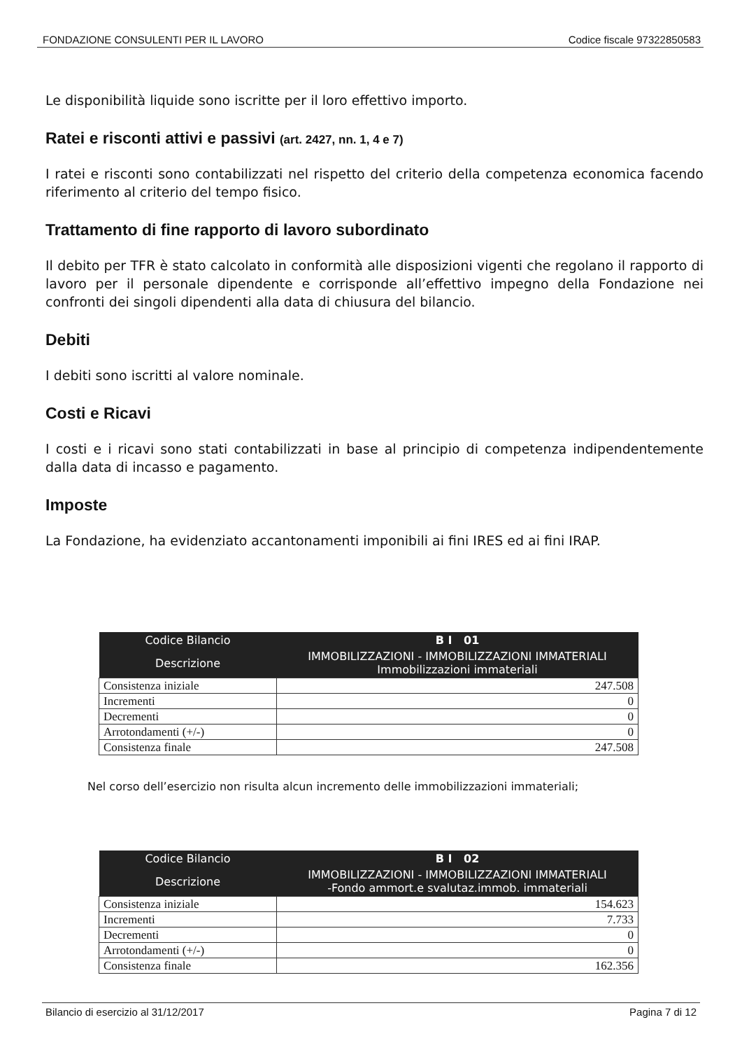FONDAZIONE CONSULENTI PER IL LAVORO Codice fiscale 97322850583
Le disponibilità liquide sono iscritte per il loro effettivo importo.
Ratei e risconti attivi e passivi (art. 2427, nn. 1, 4 e 7)
I ratei e risconti sono contabilizzati nel rispetto del criterio della competenza economica facendo riferimento al criterio del tempo fisico.
Trattamento di fine rapporto di lavoro subordinato
Il debito per TFR è stato calcolato in conformità alle disposizioni vigenti che regolano il rapporto di lavoro per il personale dipendente e corrisponde all’effettivo impegno della Fondazione nei confronti dei singoli dipendenti alla data di chiusura del bilancio.
Debiti
I debiti sono iscritti al valore nominale.
Costi e Ricavi
I costi e i ricavi sono stati contabilizzati in base al principio di competenza indipendentemente dalla data di incasso e pagamento.
Imposte
La Fondazione, ha evidenziato accantonamenti imponibili ai fini IRES ed ai fini IRAP.
| Codice Bilancio | B I 01 |
| --- | --- |
| Descrizione | IMMOBILIZZAZIONI - IMMOBILIZZAZIONI IMMATERIALI Immobilizzazioni immateriali |
| Consistenza iniziale | 247.508 |
| Incrementi | 0 |
| Decrementi | 0 |
| Arrotondamenti (+/-) | 0 |
| Consistenza finale | 247.508 |
Nel corso dell’esercizio non risulta alcun incremento delle immobilizzazioni immateriali;
| Codice Bilancio | B I 02 |
| --- | --- |
| Descrizione | IMMOBILIZZAZIONI - IMMOBILIZZAZIONI IMMATERIALI -Fondo ammort.e svalutaz.immob. immateriali |
| Consistenza iniziale | 154.623 |
| Incrementi | 7.733 |
| Decrementi | 0 |
| Arrotondamenti (+/-) | 0 |
| Consistenza finale | 162.356 |
Bilancio di esercizio al 31/12/2017 Pagina 7 di 12